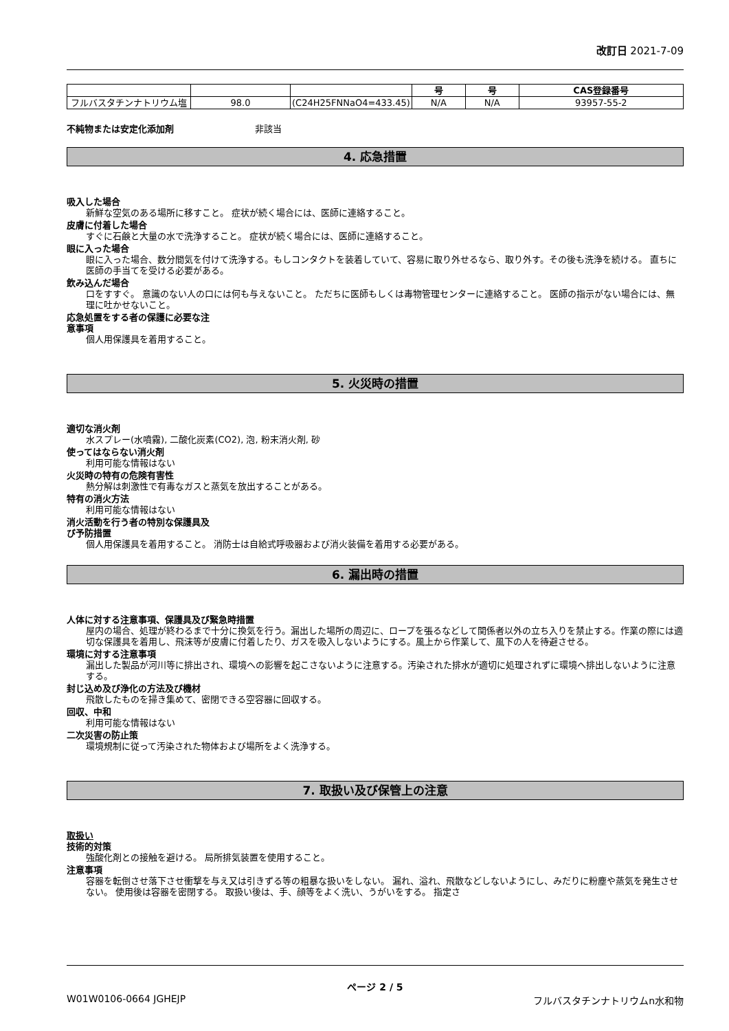改訂日 2021-7-09
| | | | 号 | 号 | CAS登録番号 |
| --- | --- | --- | --- | --- | --- |
| フルバスタチンナトリウム塩 | 98.0 | (C24H25FNNaO4=433.45) | N/A | N/A | 93957-55-2 |
不純物または安定化添加剤 非該当
4. 応急措置
吸入した場合
新鮮な空気のある場所に移すこと。 症状が続く場合には、医師に連絡すること。
皮膚に付着した場合
すぐに石鹸と大量の水で洗浄すること。 症状が続く場合には、医師に連絡すること。
眼に入った場合
眼に入った場合、数分間気を付けて洗浄する。もしコンタクトを装着していて、容易に取り外せるなら、取り外す。その後も洗浄を続ける。 直ちに医師の手当てを受ける必要がある。
飲み込んだ場合
口をすすぐ。 意識のない人の口には何も与えないこと。 ただちに医師もしくは毒物管理センターに連絡すること。 医師の指示がない場合には、無理に吐かせないこと。
応急処置をする者の保護に必要な注
意事項
個人用保護具を着用すること。
5. 火災時の措置
適切な消火剤
水スプレー(水噴霧), 二酸化炭素(CO2), 泡, 粉末消火剤, 砂
使ってはならない消火剤
利用可能な情報はない
火災時の特有の危険有害性
熱分解は刺激性で有毒なガスと蒸気を放出することがある。
特有の消火方法
利用可能な情報はない
消火活動を行う者の特別な保護具及
び予防措置
個人用保護具を着用すること。 消防士は自給式呼吸器および消火装備を着用する必要がある。
6. 漏出時の措置
人体に対する注意事項、保護具及び緊急時措置
屋内の場合、処理が終わるまで十分に換気を行う。漏出した場所の周辺に、ロープを張るなどして関係者以外の立ち入りを禁止する。作業の際には適切な保護具を着用し、飛沫等が皮膚に付着したり、ガスを吸入しないようにする。風上から作業して、風下の人を待避させる。
環境に対する注意事項
漏出した製品が河川等に排出され、環境への影響を起こさないように注意する。汚染された排水が適切に処理されずに環境へ排出しないように注意する。
封じ込め及び浄化の方法及び機材
飛散したものを掃き集めて、密閉できる空容器に回収する。
回収、中和
利用可能な情報はない
二次災害の防止策
環境規制に従って汚染された物体および場所をよく洗浄する。
7. 取扱い及び保管上の注意
取扱い
技術的対策
強酸化剤との接触を避ける。 局所排気装置を使用すること。
注意事項
容器を転倒させ落下させ衝撃を与え又は引きずる等の粗暴な扱いをしない。 漏れ、溢れ、飛散などしないようにし、みだりに粉塵や蒸気を発生させない。 使用後は容器を密閉する。 取扱い後は、手、顔等をよく洗い、うがいをする。 指定さ
ページ 2 / 5
W01W0106-0664 JGHEJP フルバスタチンナトリウムn水和物